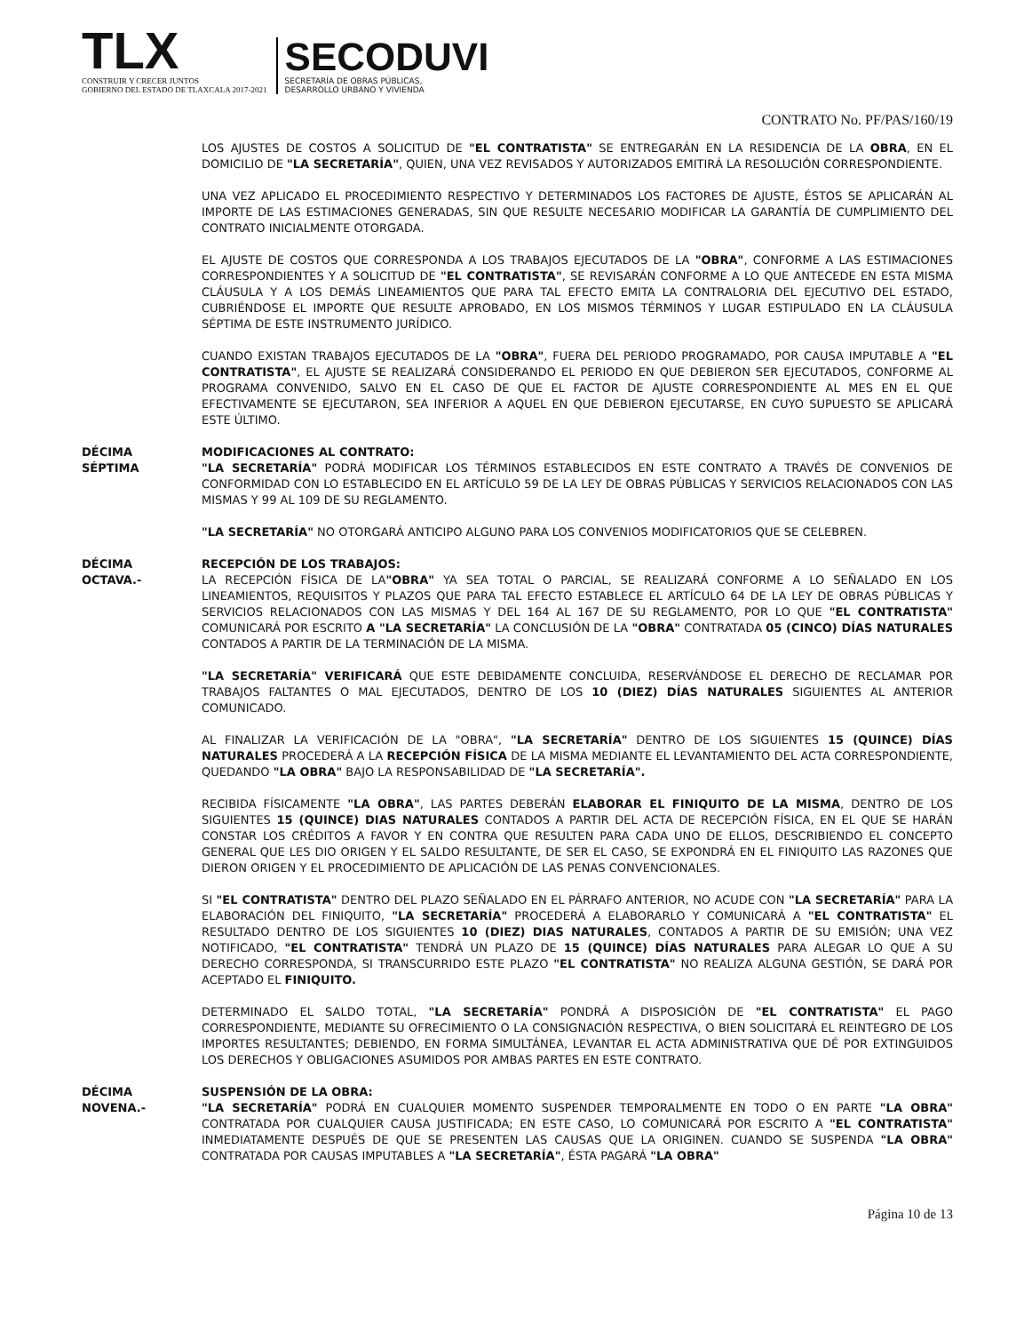TLX
CONSTRUIR Y CRECER JUNTOS
GOBIERNO DEL ESTADO DE TLAXCALA 2017-2021
SECODUVI
SECRETARÍA DE OBRAS PÚBLICAS,
DESARROLLO URBANO Y VIVIENDA
CONTRATO No. PF/PAS/160/19
LOS AJUSTES DE COSTOS A SOLICITUD DE "EL CONTRATISTA" SE ENTREGARÁN EN LA RESIDENCIA DE LA OBRA, EN EL DOMICILIO DE "LA SECRETARÍA", QUIEN, UNA VEZ REVISADOS Y AUTORIZADOS EMITIRÁ LA RESOLUCIÓN CORRESPONDIENTE.
UNA VEZ APLICADO EL PROCEDIMIENTO RESPECTIVO Y DETERMINADOS LOS FACTORES DE AJUSTE, ÉSTOS SE APLICARÁN AL IMPORTE DE LAS ESTIMACIONES GENERADAS, SIN QUE RESULTE NECESARIO MODIFICAR LA GARANTÍA DE CUMPLIMIENTO DEL CONTRATO INICIALMENTE OTORGADA.
EL AJUSTE DE COSTOS QUE CORRESPONDA A LOS TRABAJOS EJECUTADOS DE LA "OBRA", CONFORME A LAS ESTIMACIONES CORRESPONDIENTES Y A SOLICITUD DE "EL CONTRATISTA", SE REVISARÁN CONFORME A LO QUE ANTECEDE EN ESTA MISMA CLÁUSULA Y A LOS DEMÁS LINEAMIENTOS QUE PARA TAL EFECTO EMITA LA CONTRALORIA DEL EJECUTIVO DEL ESTADO, CUBRIÉNDOSE EL IMPORTE QUE RESULTE APROBADO, EN LOS MISMOS TÉRMINOS Y LUGAR ESTIPULADO EN LA CLÁUSULA SÉPTIMA DE ESTE INSTRUMENTO JURÍDICO.
CUANDO EXISTAN TRABAJOS EJECUTADOS DE LA "OBRA", FUERA DEL PERIODO PROGRAMADO, POR CAUSA IMPUTABLE A "EL CONTRATISTA", EL AJUSTE SE REALIZARÁ CONSIDERANDO EL PERIODO EN QUE DEBIERON SER EJECUTADOS, CONFORME AL PROGRAMA CONVENIDO, SALVO EN EL CASO DE QUE EL FACTOR DE AJUSTE CORRESPONDIENTE AL MES EN EL QUE EFECTIVAMENTE SE EJECUTARON, SEA INFERIOR A AQUEL EN QUE DEBIERON EJECUTARSE, EN CUYO SUPUESTO SE APLICARÁ ESTE ÚLTIMO.
DÉCIMA
SÉPTIMA
MODIFICACIONES AL CONTRATO:
"LA SECRETARÍA" PODRÁ MODIFICAR LOS TÉRMINOS ESTABLECIDOS EN ESTE CONTRATO A TRAVÉS DE CONVENIOS DE CONFORMIDAD CON LO ESTABLECIDO EN EL ARTÍCULO 59 DE LA LEY DE OBRAS PÚBLICAS Y SERVICIOS RELACIONADOS CON LAS MISMAS Y 99 AL 109 DE SU REGLAMENTO.
"LA SECRETARÍA" NO OTORGARÁ ANTICIPO ALGUNO PARA LOS CONVENIOS MODIFICATORIOS QUE SE CELEBREN.
DÉCIMA
OCTAVA.-
RECEPCIÓN DE LOS TRABAJOS:
LA RECEPCIÓN FÍSICA DE LA"OBRA" YA SEA TOTAL O PARCIAL, SE REALIZARÁ CONFORME A LO SEÑALADO EN LOS LINEAMIENTOS, REQUISITOS Y PLAZOS QUE PARA TAL EFECTO ESTABLECE EL ARTÍCULO 64 DE LA LEY DE OBRAS PÚBLICAS Y SERVICIOS RELACIONADOS CON LAS MISMAS Y DEL 164 AL 167 DE SU REGLAMENTO, POR LO QUE "EL CONTRATISTA" COMUNICARÁ POR ESCRITO A "LA SECRETARÍA" LA CONCLUSIÓN DE LA "OBRA" CONTRATADA 05 (CINCO) DÍAS NATURALES CONTADOS A PARTIR DE LA TERMINACIÓN DE LA MISMA.
"LA SECRETARÍA" VERIFICARÁ QUE ESTE DEBIDAMENTE CONCLUIDA, RESERVÁNDOSE EL DERECHO DE RECLAMAR POR TRABAJOS FALTANTES O MAL EJECUTADOS, DENTRO DE LOS 10 (DIEZ) DÍAS NATURALES SIGUIENTES AL ANTERIOR COMUNICADO.
AL FINALIZAR LA VERIFICACIÓN DE LA "OBRA", "LA SECRETARÍA" DENTRO DE LOS SIGUIENTES 15 (QUINCE) DÍAS NATURALES PROCEDERÁ A LA RECEPCIÓN FÍSICA DE LA MISMA MEDIANTE EL LEVANTAMIENTO DEL ACTA CORRESPONDIENTE, QUEDANDO "LA OBRA" BAJO LA RESPONSABILIDAD DE "LA SECRETARÍA".
RECIBIDA FÍSICAMENTE "LA OBRA", LAS PARTES DEBERÁN ELABORAR EL FINIQUITO DE LA MISMA, DENTRO DE LOS SIGUIENTES 15 (QUINCE) DIAS NATURALES CONTADOS A PARTIR DEL ACTA DE RECEPCIÓN FÍSICA, EN EL QUE SE HARÁN CONSTAR LOS CRÉDITOS A FAVOR Y EN CONTRA QUE RESULTEN PARA CADA UNO DE ELLOS, DESCRIBIENDO EL CONCEPTO GENERAL QUE LES DIO ORIGEN Y EL SALDO RESULTANTE, DE SER EL CASO, SE EXPONDRÁ EN EL FINIQUITO LAS RAZONES QUE DIERON ORIGEN Y EL PROCEDIMIENTO DE APLICACIÓN DE LAS PENAS CONVENCIONALES.
SI "EL CONTRATISTA" DENTRO DEL PLAZO SEÑALADO EN EL PÁRRAFO ANTERIOR, NO ACUDE CON "LA SECRETARÍA" PARA LA ELABORACIÓN DEL FINIQUITO, "LA SECRETARÍA" PROCEDERÁ A ELABORARLO Y COMUNICARÁ A "EL CONTRATISTA" EL RESULTADO DENTRO DE LOS SIGUIENTES 10 (DIEZ) DIAS NATURALES, CONTADOS A PARTIR DE SU EMISIÓN; UNA VEZ NOTIFICADO, "EL CONTRATISTA" TENDRÁ UN PLAZO DE 15 (QUINCE) DÍAS NATURALES PARA ALEGAR LO QUE A SU DERECHO CORRESPONDA, SI TRANSCURRIDO ESTE PLAZO "EL CONTRATISTA" NO REALIZA ALGUNA GESTIÓN, SE DARÁ POR ACEPTADO EL FINIQUITO.
DETERMINADO EL SALDO TOTAL, "LA SECRETARÍA" PONDRÁ A DISPOSICIÓN DE "EL CONTRATISTA" EL PAGO CORRESPONDIENTE, MEDIANTE SU OFRECIMIENTO O LA CONSIGNACIÓN RESPECTIVA, O BIEN SOLICITARÁ EL REINTEGRO DE LOS IMPORTES RESULTANTES; DEBIENDO, EN FORMA SIMULTÁNEA, LEVANTAR EL ACTA ADMINISTRATIVA QUE DÉ POR EXTINGUIDOS LOS DERECHOS Y OBLIGACIONES ASUMIDOS POR AMBAS PARTES EN ESTE CONTRATO.
DÉCIMA
NOVENA.-
SUSPENSIÓN DE LA OBRA:
"LA SECRETARÍA" PODRÁ EN CUALQUIER MOMENTO SUSPENDER TEMPORALMENTE EN TODO O EN PARTE "LA OBRA" CONTRATADA POR CUALQUIER CAUSA JUSTIFICADA; EN ESTE CASO, LO COMUNICARÁ POR ESCRITO A "EL CONTRATISTA" INMEDIATAMENTE DESPUÉS DE QUE SE PRESENTEN LAS CAUSAS QUE LA ORIGINEN. CUANDO SE SUSPENDA "LA OBRA" CONTRATADA POR CAUSAS IMPUTABLES A "LA SECRETARÍA", ÉSTA PAGARÁ "LA OBRA"
Página 10 de 13